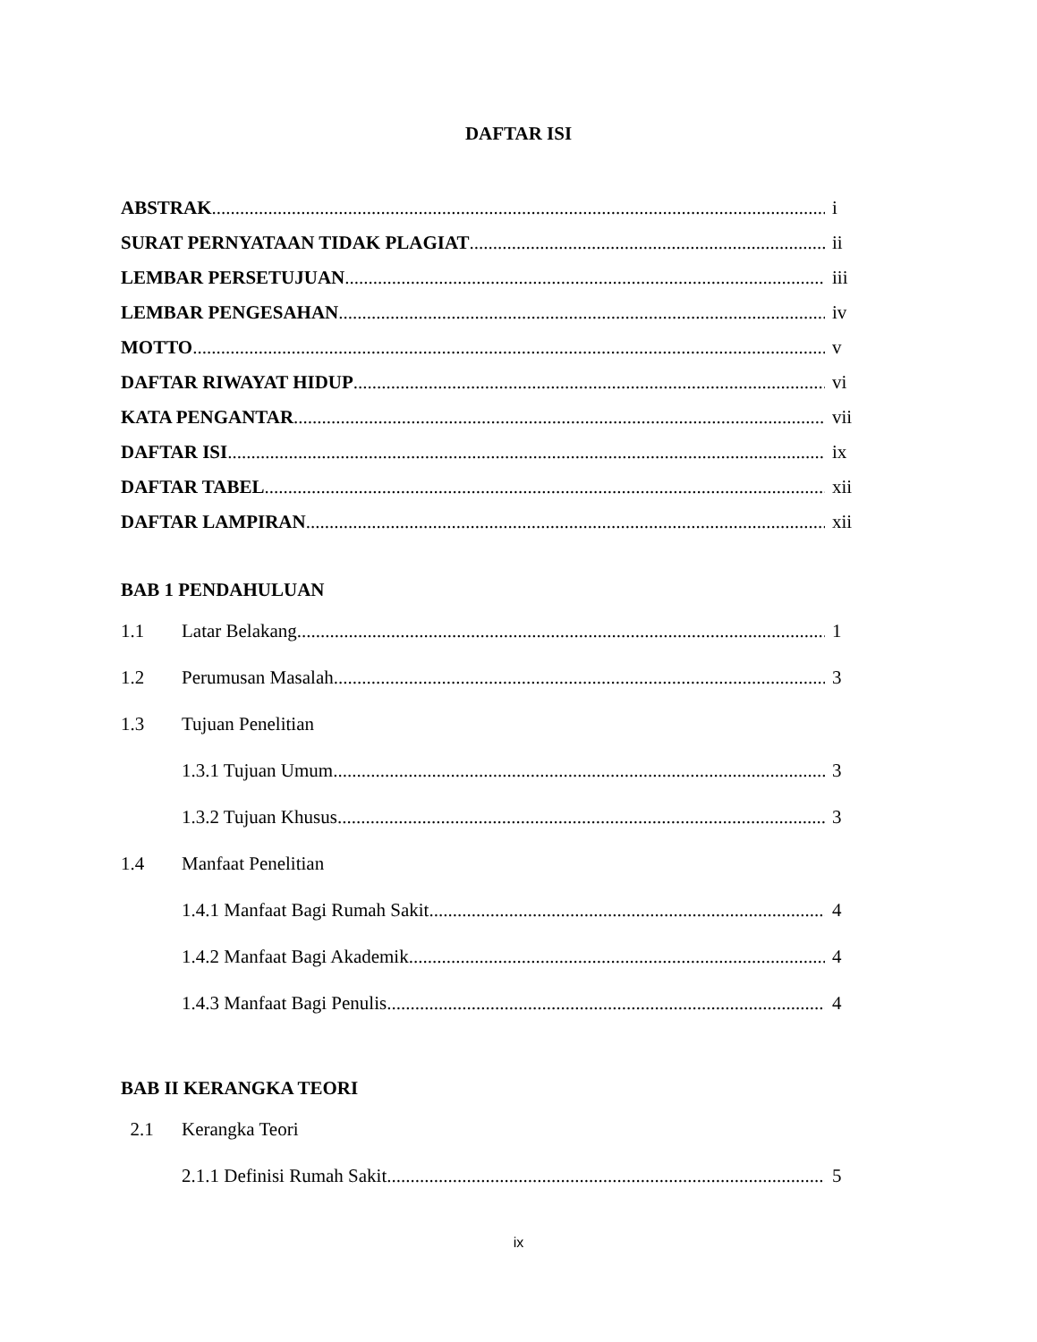DAFTAR ISI
ABSTRAK i
SURAT PERNYATAAN TIDAK PLAGIAT ii
LEMBAR PERSETUJUAN iii
LEMBAR PENGESAHAN iv
MOTTO v
DAFTAR RIWAYAT HIDUP vi
KATA PENGANTAR vii
DAFTAR ISI ix
DAFTAR TABEL xii
DAFTAR LAMPIRAN xii
BAB 1 PENDAHULUAN
1.1 Latar Belakang 1
1.2 Perumusan Masalah 3
1.3 Tujuan Penelitian
1.3.1 Tujuan Umum 3
1.3.2 Tujuan Khusus 3
1.4 Manfaat Penelitian
1.4.1 Manfaat Bagi Rumah Sakit 4
1.4.2 Manfaat Bagi Akademik 4
1.4.3 Manfaat Bagi Penulis 4
BAB II KERANGKA TEORI
2.1 Kerangka Teori
2.1.1 Definisi Rumah Sakit 5
ix